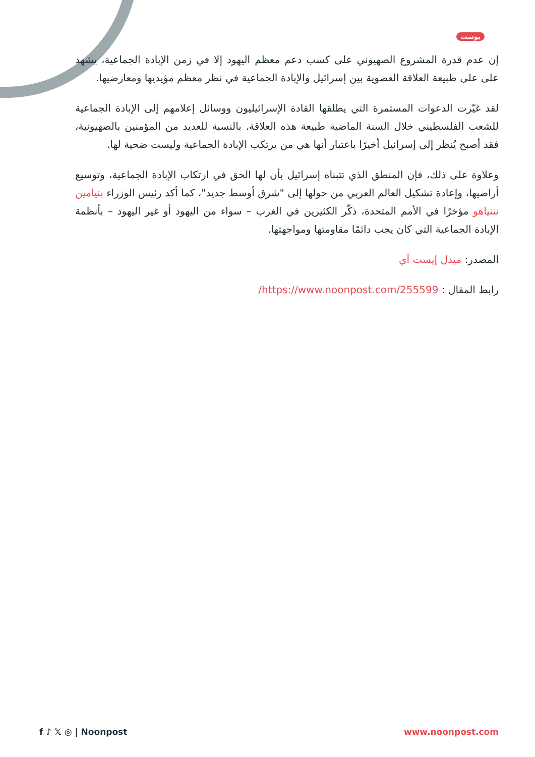بوست
إن عدم قدرة المشروع الصهيوني على كسب دعم معظم اليهود إلا في زمن الإبادة الجماعية، يشهد على على طبيعة العلاقة العضوية بين إسرائيل والإبادة الجماعية في نظر معظم مؤيديها ومعارضيها.
لقد غيّرت الدعوات المستمرة التي يطلقها القادة الإسرائيليون ووسائل إعلامهم إلى الإبادة الجماعية للشعب الفلسطيني خلال السنة الماضية طبيعة هذه العلاقة. بالنسبة للعديد من المؤمنين بالصهيونية، فقد أصبح يُنظر إلى إسرائيل أخيرًا باعتبار أنها هي من يرتكب الإبادة الجماعية وليست ضحية لها.
وعلاوة على ذلك، فإن المنطق الذي تتبناه إسرائيل بأن لها الحق في ارتكاب الإبادة الجماعية، وتوسيع أراضيها، وإعادة تشكيل العالم العربي من حولها إلى "شرق أوسط جديد"، كما أكد رئيس الوزراء بنيامين نتنياهو مؤخرًا في الأمم المتحدة، ذكّر الكثيرين في الغرب – سواء من اليهود أو غير اليهود – بأنظمة الإبادة الجماعية التي كان يجب دائمًا مقاومتها ومواجهتها.
المصدر: ميدل إيست آي
رابط المقال : https://www.noonpost.com/255599/
f ♪ 𝕏 ◎ | Noonpost www.noonpost.com